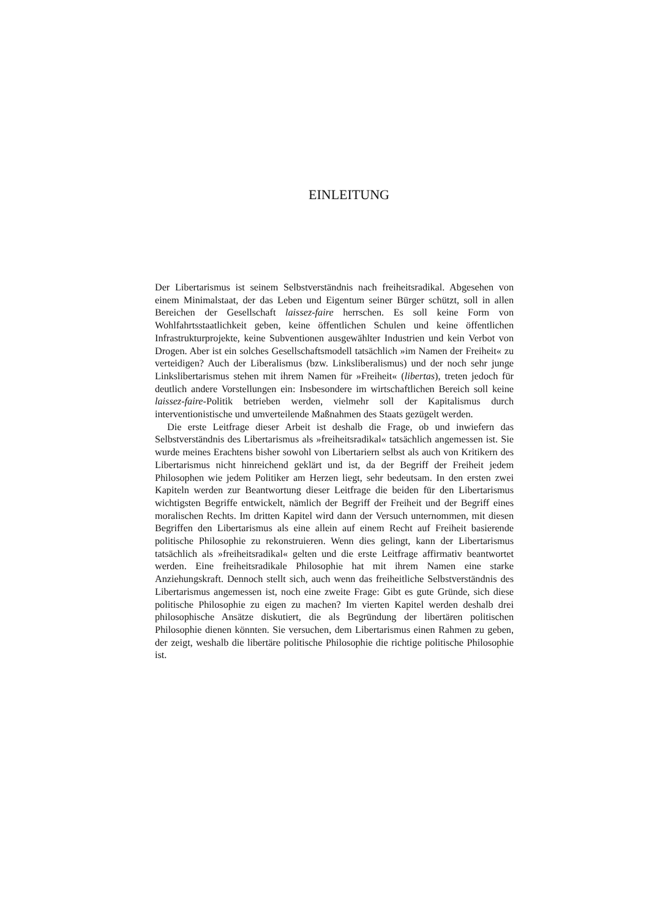EINLEITUNG
Der Libertarismus ist seinem Selbstverständnis nach freiheitsradikal. Abgesehen von einem Minimalstaat, der das Leben und Eigentum seiner Bürger schützt, soll in allen Bereichen der Gesellschaft laissez-faire herrschen. Es soll keine Form von Wohlfahrtsstaatlichkeit geben, keine öffentlichen Schulen und keine öffentlichen Infrastrukturprojekte, keine Subventionen ausgewählter Industrien und kein Verbot von Drogen. Aber ist ein solches Gesellschaftsmodell tatsächlich »im Namen der Freiheit« zu verteidigen? Auch der Liberalismus (bzw. Linksliberalismus) und der noch sehr junge Linkslibertarismus stehen mit ihrem Namen für »Freiheit« (libertas), treten jedoch für deutlich andere Vorstellungen ein: Insbesondere im wirtschaftlichen Bereich soll keine laissez-faire-Politik betrieben werden, vielmehr soll der Kapitalismus durch interventionistische und umverteilende Maßnahmen des Staats gezügelt werden.
Die erste Leitfrage dieser Arbeit ist deshalb die Frage, ob und inwiefern das Selbstverständnis des Libertarismus als »freiheitsradikal« tatsächlich angemessen ist. Sie wurde meines Erachtens bisher sowohl von Libertariern selbst als auch von Kritikern des Libertarismus nicht hinreichend geklärt und ist, da der Begriff der Freiheit jedem Philosophen wie jedem Politiker am Herzen liegt, sehr bedeutsam. In den ersten zwei Kapiteln werden zur Beantwortung dieser Leitfrage die beiden für den Libertarismus wichtigsten Begriffe entwickelt, nämlich der Begriff der Freiheit und der Begriff eines moralischen Rechts. Im dritten Kapitel wird dann der Versuch unternommen, mit diesen Begriffen den Libertarismus als eine allein auf einem Recht auf Freiheit basierende politische Philosophie zu rekonstruieren. Wenn dies gelingt, kann der Libertarismus tatsächlich als »freiheitsradikal« gelten und die erste Leitfrage affirmativ beantwortet werden. Eine freiheitsradikale Philosophie hat mit ihrem Namen eine starke Anziehungskraft. Dennoch stellt sich, auch wenn das freiheitliche Selbstverständnis des Libertarismus angemessen ist, noch eine zweite Frage: Gibt es gute Gründe, sich diese politische Philosophie zu eigen zu machen? Im vierten Kapitel werden deshalb drei philosophische Ansätze diskutiert, die als Begründung der libertären politischen Philosophie dienen könnten. Sie versuchen, dem Libertarismus einen Rahmen zu geben, der zeigt, weshalb die libertäre politische Philosophie die richtige politische Philosophie ist.